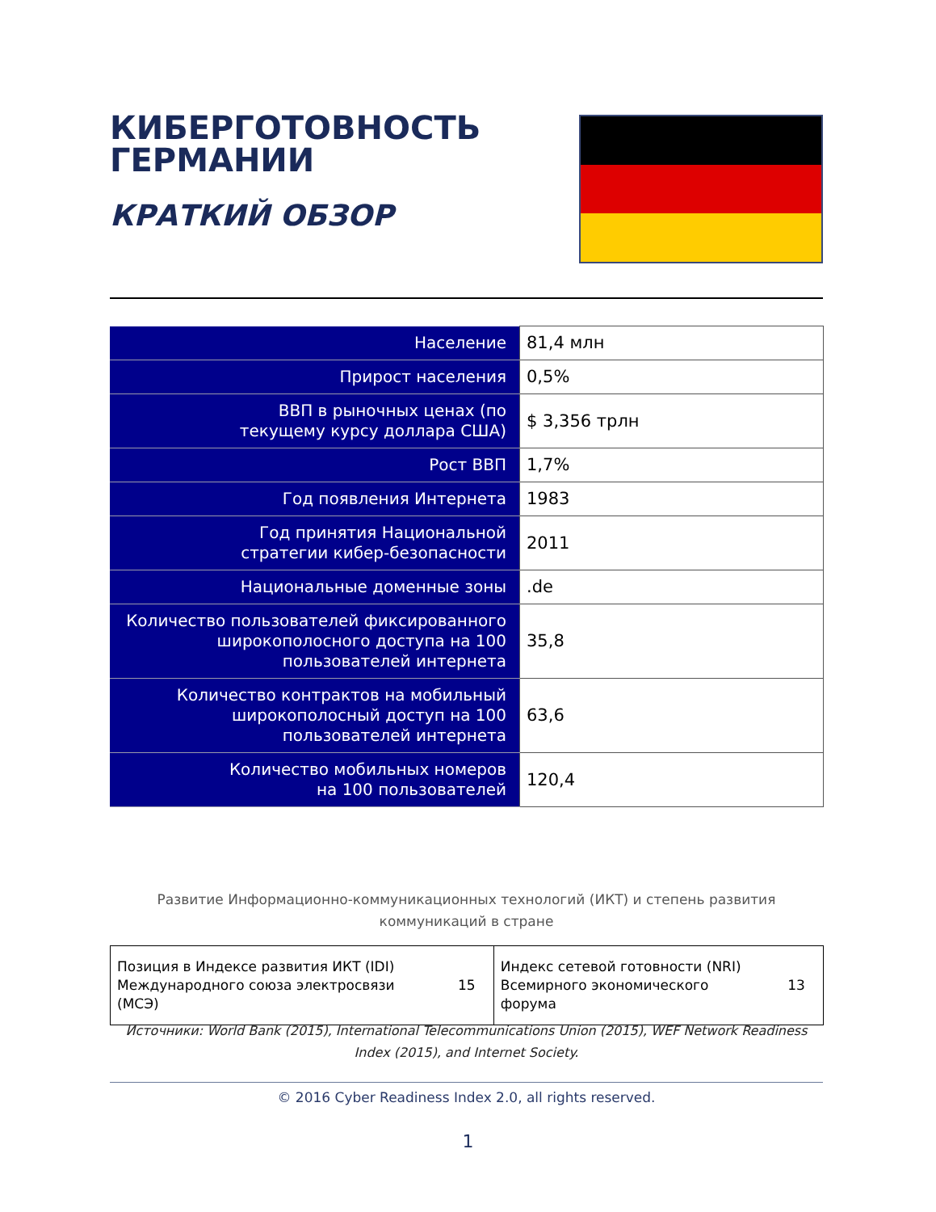КИБЕРГОТОВНОСТЬ
ГЕРМАНИИ
КРАТКИЙ ОБЗОР
| Население | 81,4 млн |
| Прирост населения | 0,5% |
| ВВП в рыночных ценах (по текущему курсу доллара США) | $ 3,356 трлн |
| Рост ВВП | 1,7% |
| Год появления Интернета | 1983 |
| Год принятия Национальной стратегии кибер-безопасности | 2011 |
| Национальные доменные зоны | .de |
| Количество пользователей фиксированного широкополосного доступа на 100 пользователей интернета | 35,8 |
| Количество контрактов на мобильный широкополосный доступ на 100 пользователей интернета | 63,6 |
| Количество мобильных номеров на 100 пользователей | 120,4 |
Развитие Информационно-коммуникационных технологий (ИКТ) и степень развития
коммуникаций в стране
| Позиция в Индексе развития ИКТ (IDI) Международного союза электросвязи (МСЭ) | 15 | Индекс сетевой готовности (NRI) Всемирного экономического форума | 13 |
Источники: World Bank (2015), International Telecommunications Union (2015), WEF Network Readiness Index (2015), and Internet Society.
© 2016 Cyber Readiness Index 2.0, all rights reserved.
1